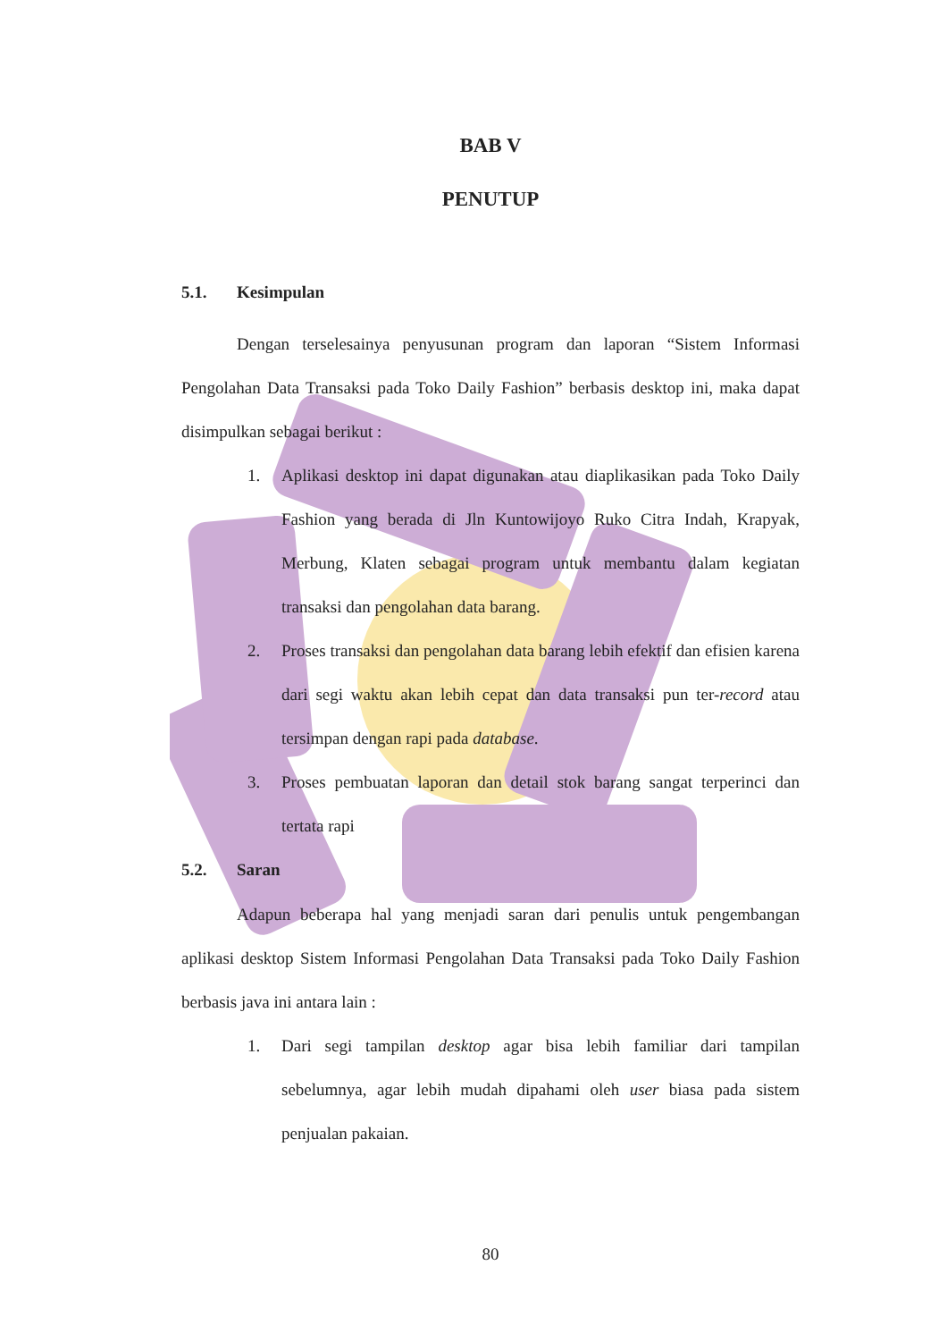BAB V
PENUTUP
5.1. Kesimpulan
Dengan terselesainya penyusunan program dan laporan “Sistem Informasi Pengolahan Data Transaksi pada Toko Daily Fashion” berbasis desktop ini, maka dapat disimpulkan sebagai berikut :
1. Aplikasi desktop ini dapat digunakan atau diaplikasikan pada Toko Daily Fashion yang berada di Jln Kuntowijoyo Ruko Citra Indah, Krapyak, Merbung, Klaten sebagai program untuk membantu dalam kegiatan transaksi dan pengolahan data barang.
2. Proses transaksi dan pengolahan data barang lebih efektif dan efisien karena dari segi waktu akan lebih cepat dan data transaksi pun ter-record atau tersimpan dengan rapi pada database.
3. Proses pembuatan laporan dan detail stok barang sangat terperinci dan tertata rapi
5.2. Saran
Adapun beberapa hal yang menjadi saran dari penulis untuk pengembangan aplikasi desktop Sistem Informasi Pengolahan Data Transaksi pada Toko Daily Fashion berbasis java ini antara lain :
1. Dari segi tampilan desktop agar bisa lebih familiar dari tampilan sebelumnya, agar lebih mudah dipahami oleh user biasa pada sistem penjualan pakaian.
80